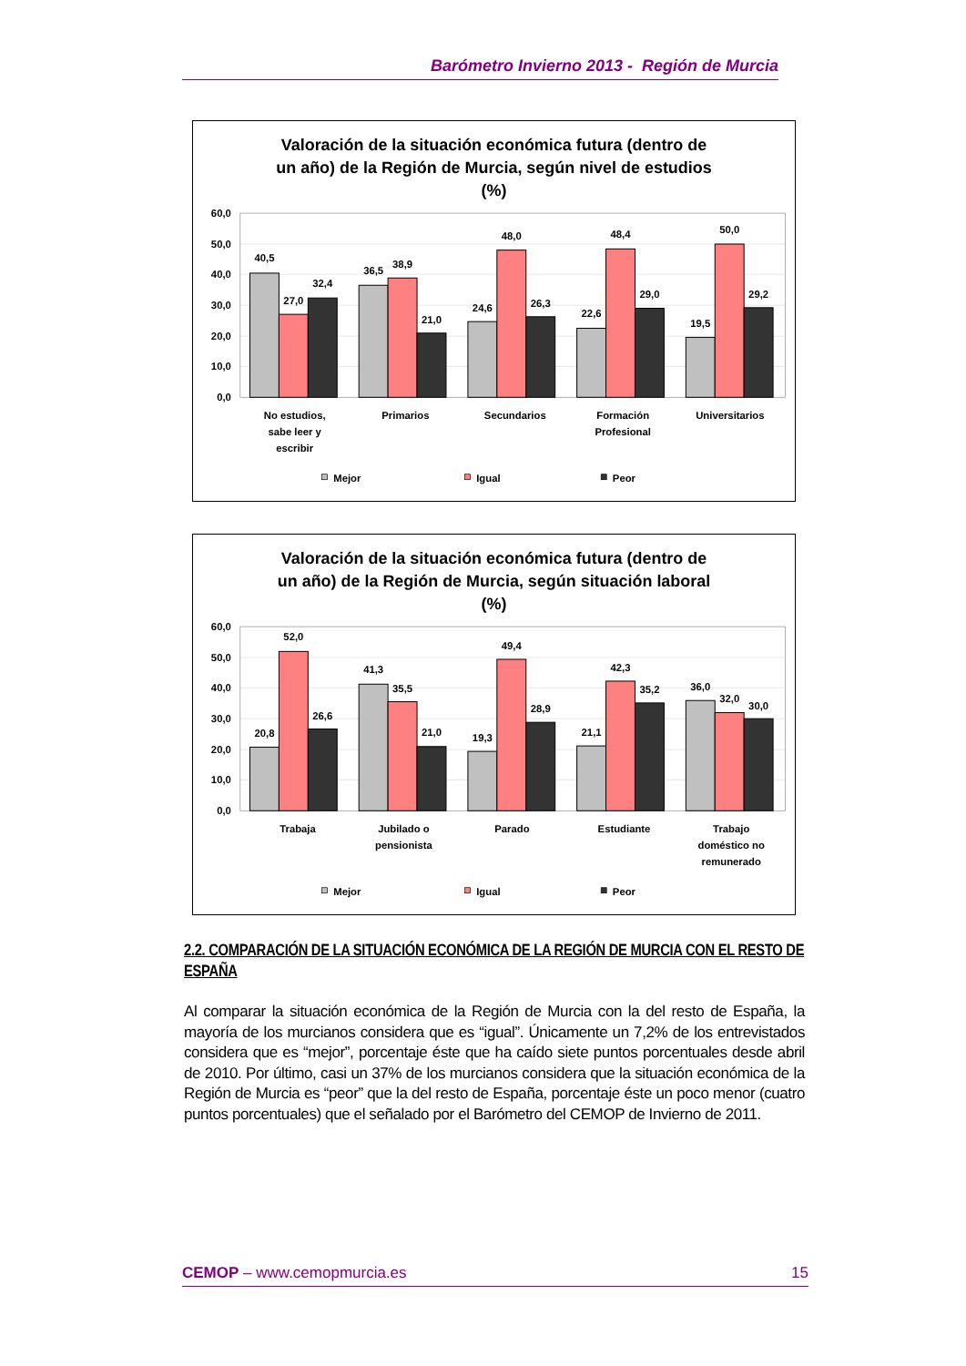Barómetro Invierno 2013 - Región de Murcia
Valoración de la situación económica futura (dentro de
un año) de la Región de Murcia, según nivel de estudios
(%)
0,0
10,0
20,0
30,0
40,0
50,0
60,0
40,5
27,0
32,4
36,5
38,9
21,0
24,6
48,0
26,3
22,6
48,4
29,0
19,5
50,0
29,2
No estudios,
sabe leer y
escribir
Primarios
Secundarios
Formación
Profesional
Universitarios
Mejor
Igual
Peor
Valoración de la situación económica futura (dentro de
un año) de la Región de Murcia, según situación laboral
(%)
0,0
10,0
20,0
30,0
40,0
50,0
60,0
20,8
52,0
26,6
41,3
35,5
21,0
19,3
49,4
28,9
21,1
42,3
35,2
36,0
32,0
30,0
Trabaja
Jubilado o
pensionista
Parado
Estudiante
Trabajo
doméstico no
remunerado
Mejor
Igual
Peor
2.2. COMPARACIÓN DE LA SITUACIÓN ECONÓMICA DE LA REGIÓN DE MURCIA CON EL RESTO DE ESPAÑA
Al comparar la situación económica de la Región de Murcia con la del resto de España, la mayoría de los murcianos considera que es “igual”. Únicamente un 7,2% de los entrevistados considera que es “mejor”, porcentaje éste que ha caído siete puntos porcentuales desde abril de 2010. Por último, casi un 37% de los murcianos considera que la situación económica de la Región de Murcia es “peor” que la del resto de España, porcentaje éste un poco menor (cuatro puntos porcentuales) que el señalado por el Barómetro del CEMOP de Invierno de 2011.
CEMOP – www.cemopmurcia.es 15